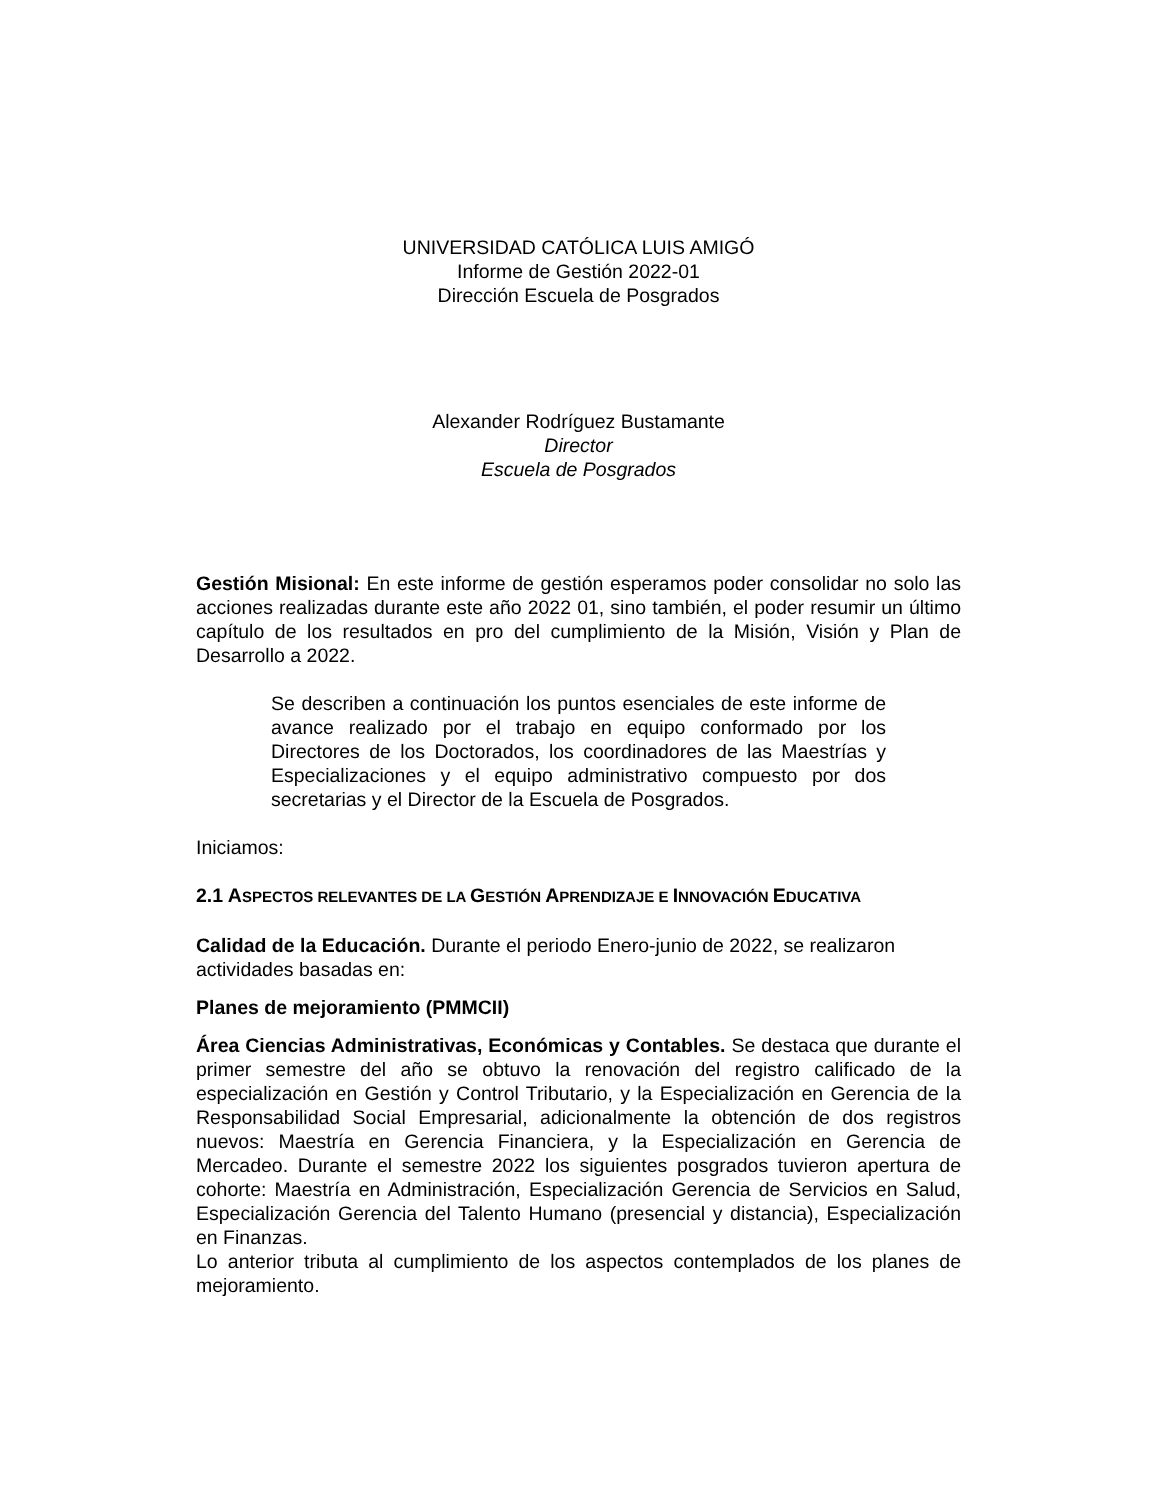UNIVERSIDAD CATÓLICA LUIS AMIGÓ
Informe de Gestión 2022-01
Dirección Escuela de Posgrados
Alexander Rodríguez Bustamante
Director
Escuela de Posgrados
Gestión Misional: En este informe de gestión esperamos poder consolidar no solo las acciones realizadas durante este año 2022 01, sino también, el poder resumir un último capítulo de los resultados en pro del cumplimiento de la Misión, Visión y Plan de Desarrollo a 2022.
Se describen a continuación los puntos esenciales de este informe de avance realizado por el trabajo en equipo conformado por los Directores de los Doctorados, los coordinadores de las Maestrías y Especializaciones y el equipo administrativo compuesto por dos secretarias y el Director de la Escuela de Posgrados.
Iniciamos:
2.1 ASPECTOS RELEVANTES DE LA GESTIÓN APRENDIZAJE E INNOVACIÓN EDUCATIVA
Calidad de la Educación. Durante el periodo Enero-junio de 2022, se realizaron actividades basadas en:
Planes de mejoramiento (PMMCII)
Área Ciencias Administrativas, Económicas y Contables. Se destaca que durante el primer semestre del año se obtuvo la renovación del registro calificado de la especialización en Gestión y Control Tributario, y la Especialización en Gerencia de la Responsabilidad Social Empresarial, adicionalmente la obtención de dos registros nuevos: Maestría en Gerencia Financiera, y la Especialización en Gerencia de Mercadeo. Durante el semestre 2022 los siguientes posgrados tuvieron apertura de cohorte: Maestría en Administración, Especialización Gerencia de Servicios en Salud, Especialización Gerencia del Talento Humano (presencial y distancia), Especialización en Finanzas.
Lo anterior tributa al cumplimiento de los aspectos contemplados de los planes de mejoramiento.